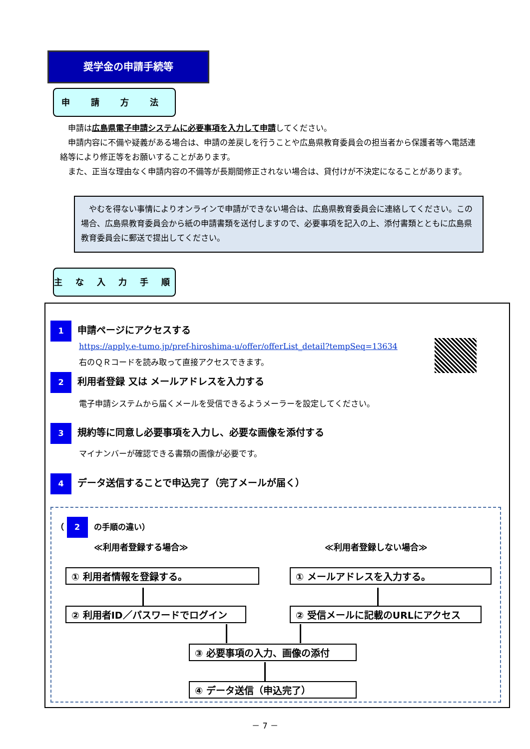奨学金の申請手続等
申 請 方 法
　申請は広島県電子申請システムに必要事項を入力して申請してください。
　申請内容に不備や疑義がある場合は、申請の差戻しを行うことや広島県教育委員会の担当者から保護者等へ電話連絡等により修正等をお願いすることがあります。
　また、正当な理由なく申請内容の不備等が長期間修正されない場合は、貸付けが不決定になることがあります。
　やむを得ない事情によりオンラインで申請ができない場合は、広島県教育委員会に連絡してください。この場合、広島県教育委員会から紙の申請書類を送付しますので、必要事項を記入の上、添付書類とともに広島県教育委員会に郵送で提出してください。
主 な 入 力 手 順
1 申請ページにアクセスする
https://apply.e-tumo.jp/pref-hiroshima-u/offer/offerList_detail?tempSeq=13634
右のＱＲコードを読み取って直接アクセスできます。
2 利用者登録 又は メールアドレスを入力する
電子申請システムから届くメールを受信できるようメーラーを設定してください。
3 規約等に同意し必要事項を入力し、必要な画像を添付する
マイナンバーが確認できる書類の画像が必要です。
4 データ送信することで申込完了（完了メールが届く）
（ 2 の手順の違い）
≪利用者登録する場合≫ ≪利用者登録しない場合≫
① 利用者情報を登録する。 ① メールアドレスを入力する。
② 利用者ID／パスワードでログイン ② 受信メールに記載のURLにアクセス
③ 必要事項の入力、画像の添付
④ データ送信（申込完了）
－ 7 －